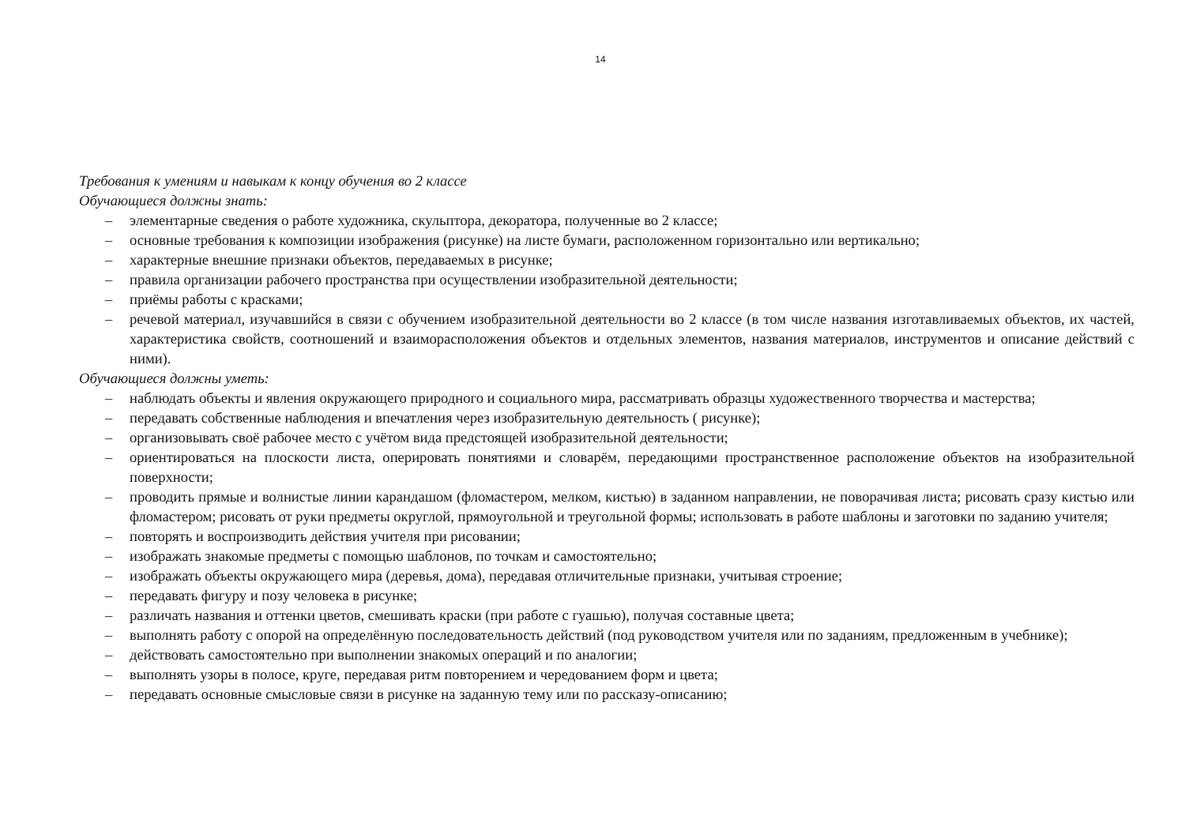14
Требования к умениям и навыкам к концу обучения во 2 классе
Обучающиеся должны знать:
– элементарные сведения о работе художника, скульптора, декоратора, полученные во 2 классе;
– основные требования к композиции изображения (рисунке) на листе бумаги, расположенном горизонтально или вертикально;
– характерные внешние признаки объектов, передаваемых в рисунке;
– правила организации рабочего пространства при осуществлении изобразительной деятельности;
– приёмы работы с красками;
– речевой материал, изучавшийся в связи с обучением изобразительной деятельности во 2 классе (в том числе названия изготавливаемых объектов, их частей, характеристика свойств, соотношений и взаиморасположения объектов и отдельных элементов, названия материалов, инструментов и описание действий с ними).
Обучающиеся должны уметь:
– наблюдать объекты и явления окружающего природного и социального мира, рассматривать образцы художественного творчества и мастерства;
– передавать собственные наблюдения и впечатления через изобразительную деятельность ( рисунке);
– организовывать своё рабочее место с учётом вида предстоящей изобразительной деятельности;
– ориентироваться на плоскости листа, оперировать понятиями и словарём, передающими пространственное расположение объектов на изобразительной поверхности;
– проводить прямые и волнистые линии карандашом (фломастером, мелком, кистью) в заданном направлении, не поворачивая листа; рисовать сразу кистью или фломастером; рисовать от руки предметы округлой, прямоугольной и треугольной формы; использовать в работе шаблоны и заготовки по заданию учителя;
– повторять и воспроизводить действия учителя при рисовании;
– изображать знакомые предметы с помощью шаблонов, по точкам и самостоятельно;
– изображать объекты окружающего мира (деревья, дома), передавая отличительные признаки, учитывая строение;
– передавать фигуру и позу человека в рисунке;
– различать названия и оттенки цветов, смешивать краски (при работе с гуашью), получая составные цвета;
– выполнять работу с опорой на определённую последовательность действий (под руководством учителя или по заданиям, предложенным в учебнике);
– действовать самостоятельно при выполнении знакомых операций и по аналогии;
– выполнять узоры в полосе, круге, передавая ритм повторением и чередованием форм и цвета;
– передавать основные смысловые связи в рисунке на заданную тему или по рассказу-описанию;